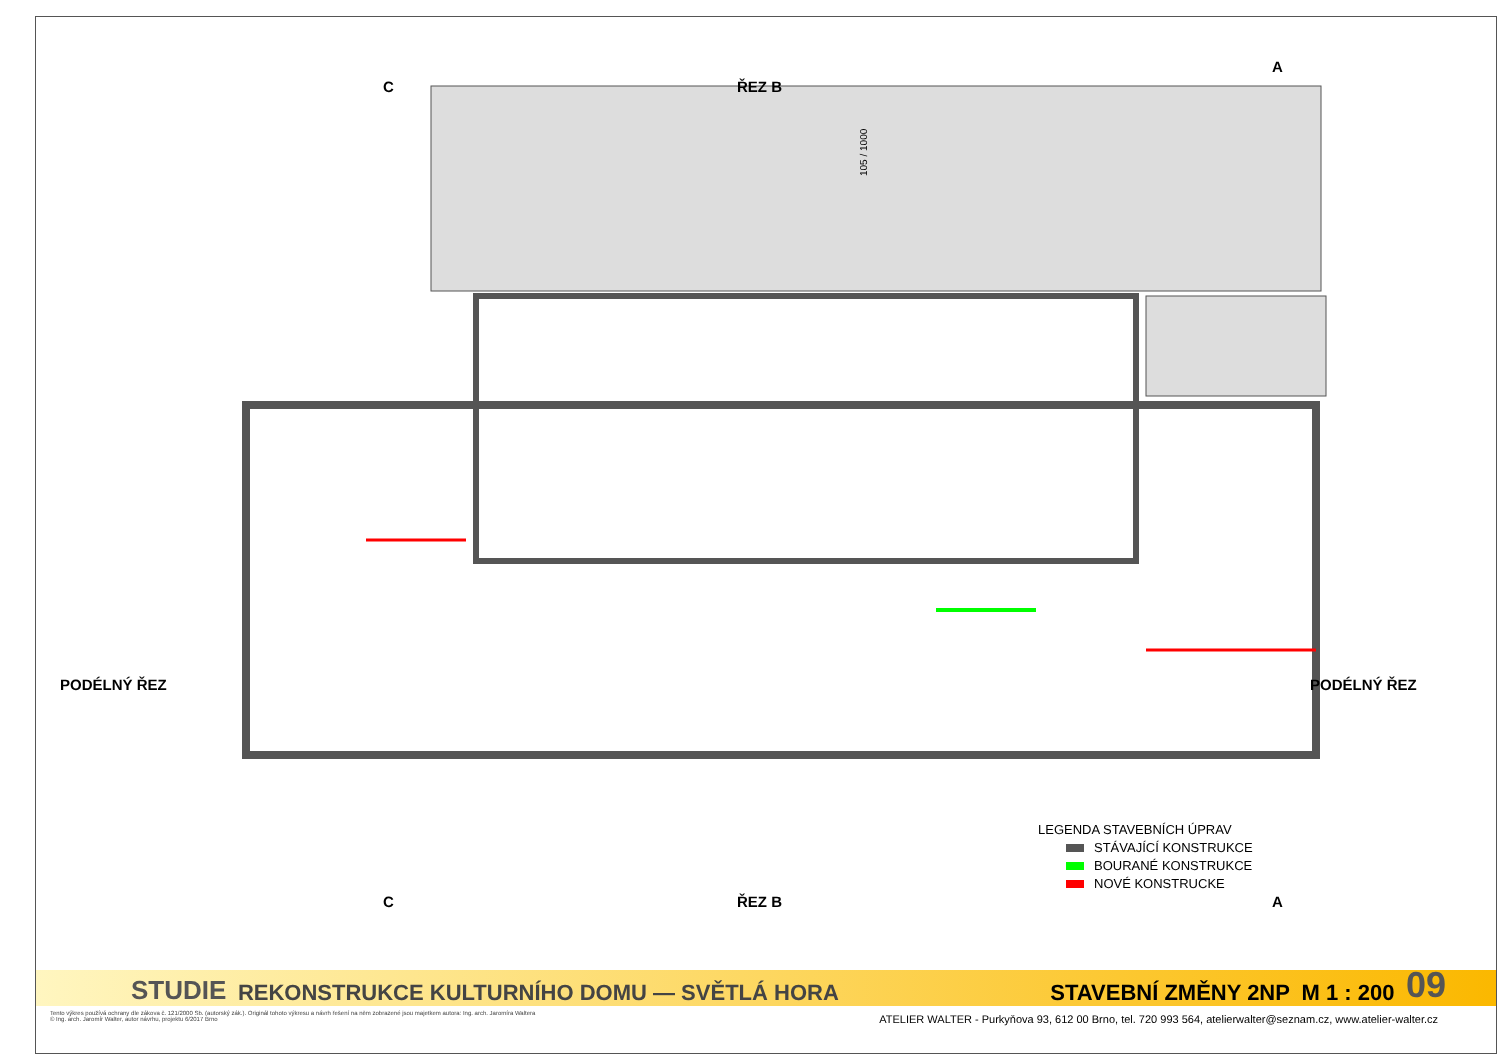105 / 1000
C ŘEZ B
A
PODÉLNÝ ŘEZ PODÉLNÝ ŘEZ
C ŘEZ B A
LEGENDA STAVEBNÍCH ÚPRAV
STÁVAJÍCÍ KONSTRUKCE
BOURANÉ KONSTRUKCE
NOVÉ KONSTRUCKE
STUDIE REKONSTRUKCE KULTURNÍHO DOMU — SVĚTLÁ HORA STAVEBNÍ ZMĚNY 2NP M 1 : 200 09
Tento výkres používá ochrany dle zákova č. 121/2000 Sb. (autorský zák.). Originál tohoto výkresu a návrh řešení na něm zobrazené jsou majetkem autora: Ing. arch. Jaromíra Waltera
© Ing. arch. Jaromír Walter, autor návrhu, projektu 6/2017 Brno
ATELIER WALTER - Purkyňova 93, 612 00 Brno, tel. 720 993 564, atelierwalter@seznam.cz, www.atelier-walter.cz